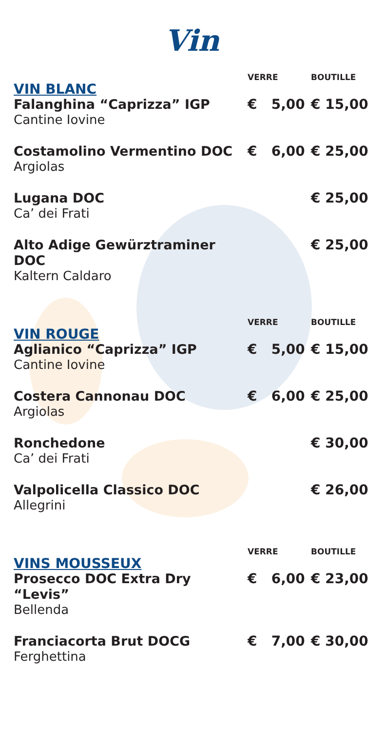Vin
| | VERRE | BOUTILLE |
| --- | --- | --- |
| VIN BLANC | | |
| Falanghina “Caprizza” IGP Cantine Iovine | € 5,00 | € 15,00 |
| Costamolino Vermentino DOC Argiolas | € 6,00 | € 25,00 |
| Lugana DOC Ca’ dei Frati | | € 25,00 |
| Alto Adige Gewürztraminer DOC Kaltern Caldaro | | € 25,00 |
| | VERRE | BOUTILLE |
| VIN ROUGE | | |
| Aglianico “Caprizza” IGP Cantine Iovine | € 5,00 | € 15,00 |
| Costera Cannonau DOC Argiolas | € 6,00 | € 25,00 |
| Ronchedone Ca’ dei Frati | | € 30,00 |
| Valpolicella Classico DOC Allegrini | | € 26,00 |
| | VERRE | BOUTILLE |
| VINS MOUSSEUX | | |
| Prosecco DOC Extra Dry “Levis” Bellenda | € 6,00 | € 23,00 |
| Franciacorta Brut DOCG Ferghettina | € 7,00 | € 30,00 |